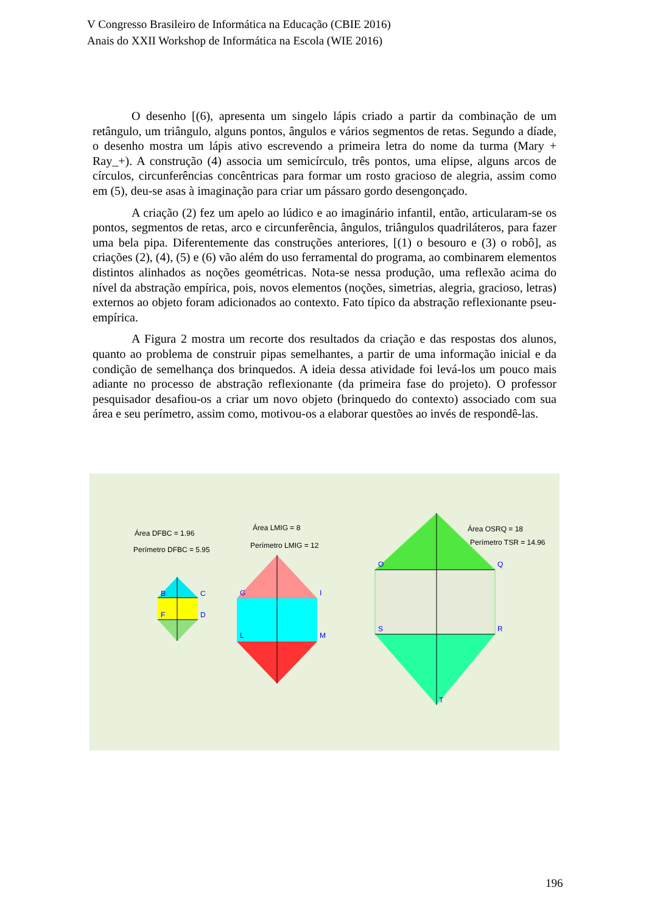V Congresso Brasileiro de Informática na Educação (CBIE 2016)
Anais do XXII Workshop de Informática na Escola (WIE 2016)
O desenho [(6), apresenta um singelo lápis criado a partir da combinação de um retângulo, um triângulo, alguns pontos, ângulos e vários segmentos de retas. Segundo a díade, o desenho mostra um lápis ativo escrevendo a primeira letra do nome da turma (Mary + Ray_+). A construção (4) associa um semicírculo, três pontos, uma elipse, alguns arcos de círculos, circunferências concêntricas para formar um rosto gracioso de alegria, assim como em (5), deu-se asas à imaginação para criar um pássaro gordo desengonçado.
A criação (2) fez um apelo ao lúdico e ao imaginário infantil, então, articularam-se os pontos, segmentos de retas, arco e circunferência, ângulos, triângulos quadriláteros, para fazer uma bela pipa. Diferentemente das construções anteriores, [(1) o besouro e (3) o robô], as criações (2), (4), (5) e (6) vão além do uso ferramental do programa, ao combinarem elementos distintos alinhados as noções geométricas. Nota-se nessa produção, uma reflexão acima do nível da abstração empírica, pois, novos elementos (noções, simetrias, alegria, gracioso, letras) externos ao objeto foram adicionados ao contexto. Fato típico da abstração reflexionante pseu-empírica.
A Figura 2 mostra um recorte dos resultados da criação e das respostas dos alunos, quanto ao problema de construir pipas semelhantes, a partir de uma informação inicial e da condição de semelhança dos brinquedos. A ideia dessa atividade foi levá-los um pouco mais adiante no processo de abstração reflexionante (da primeira fase do projeto). O professor pesquisador desafiou-os a criar um novo objeto (brinquedo do contexto) associado com sua área e seu perímetro, assim como, motivou-os a elaborar questões ao invés de respondê-las.
Área DFBC = 1.96
Perímetro DFBC = 5.95
Área LMIG = 8
Perímetro LMIG = 12
Área OSRQ = 18
Perímetro TSR = 14.96
B
C
F
D
G
I
L
M
O
Q
S
R
T
196